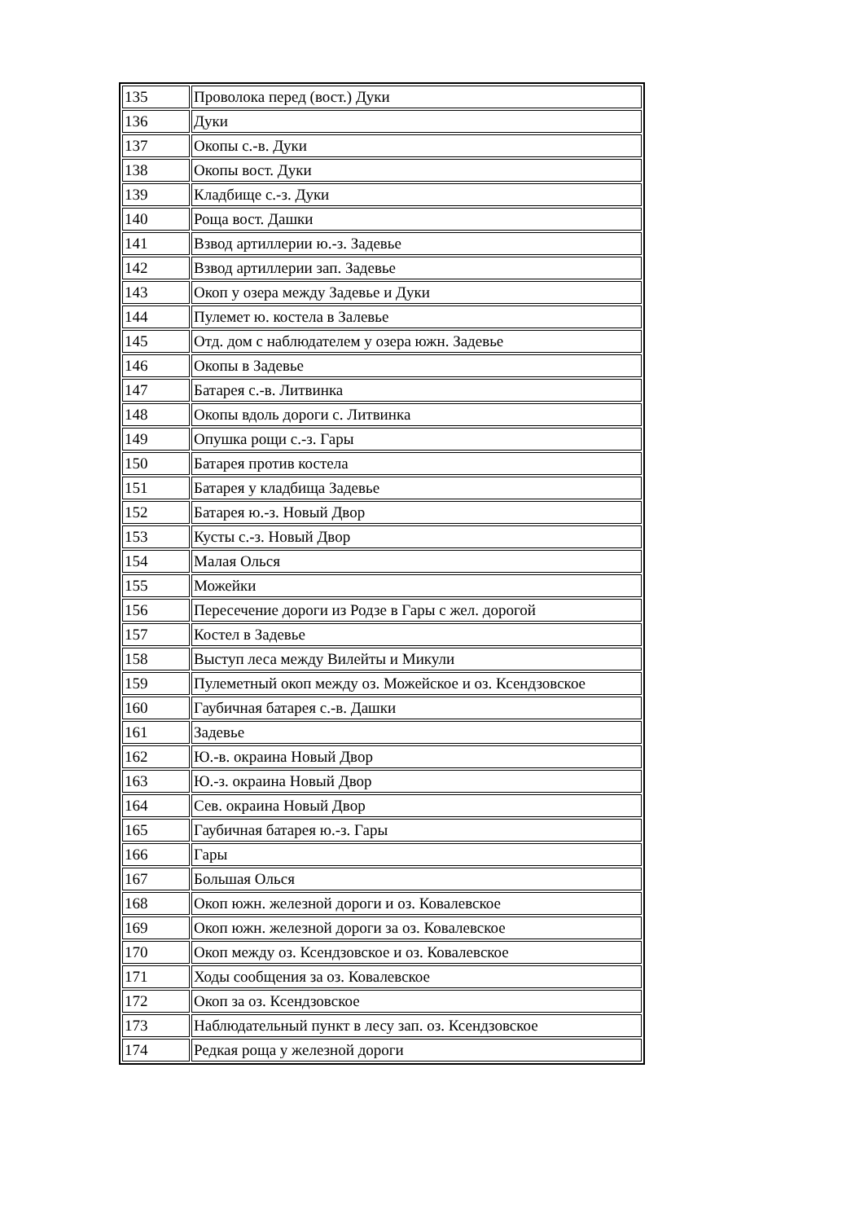| 135 | Проволока перед (вост.) Дуки |
| 136 | Дуки |
| 137 | Окопы с.-в. Дуки |
| 138 | Окопы вост. Дуки |
| 139 | Кладбище с.-з. Дуки |
| 140 | Роща вост. Дашки |
| 141 | Взвод артиллерии ю.-з. Задевье |
| 142 | Взвод артиллерии зап. Задевье |
| 143 | Окоп у озера между Задевье и Дуки |
| 144 | Пулемет ю. костела в Залевье |
| 145 | Отд. дом с наблюдателем у озера южн. Задевье |
| 146 | Окопы в Задевье |
| 147 | Батарея с.-в. Литвинка |
| 148 | Окопы вдоль дороги с. Литвинка |
| 149 | Опушка рощи с.-з. Гары |
| 150 | Батарея против костела |
| 151 | Батарея у кладбища Задевье |
| 152 | Батарея ю.-з. Новый Двор |
| 153 | Кусты с.-з. Новый Двор |
| 154 | Малая Олься |
| 155 | Можейки |
| 156 | Пересечение дороги из Родзе в Гары с жел. дорогой |
| 157 | Костел в Задевье |
| 158 | Выступ леса между Вилейты и Микули |
| 159 | Пулеметный окоп между оз. Можейское и оз. Ксендзовское |
| 160 | Гаубичная батарея с.-в. Дашки |
| 161 | Задевье |
| 162 | Ю.-в. окраина Новый Двор |
| 163 | Ю.-з. окраина Новый Двор |
| 164 | Сев. окраина Новый Двор |
| 165 | Гаубичная батарея ю.-з. Гары |
| 166 | Гары |
| 167 | Большая Олься |
| 168 | Окоп южн. железной дороги и оз. Ковалевское |
| 169 | Окоп южн. железной дороги за оз. Ковалевское |
| 170 | Окоп между оз. Ксендзовское и оз. Ковалевское |
| 171 | Ходы сообщения за оз. Ковалевское |
| 172 | Окоп за оз. Ксендзовское |
| 173 | Наблюдательный пункт в лесу зап. оз. Ксендзовское |
| 174 | Редкая роща у железной дороги |